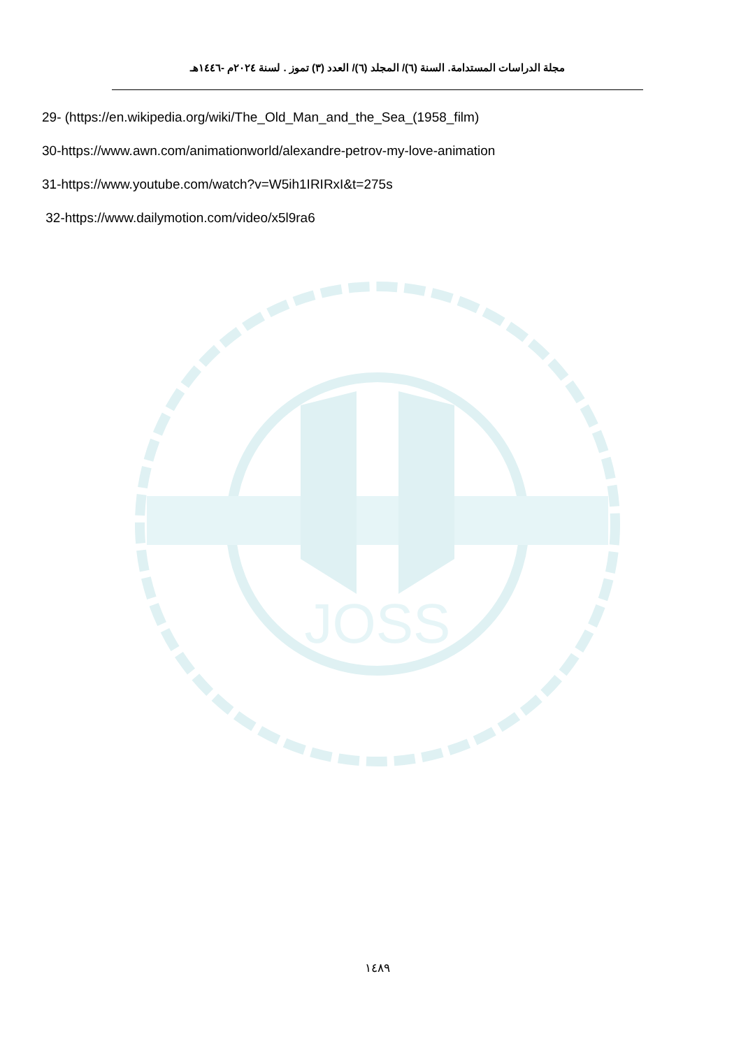مجلة الدراسات المستدامة. السنة (٦)/ المجلد (٦)/ العدد (٣) تموز . لسنة ٢٠٢٤م -١٤٤٦هـ
29- (https://en.wikipedia.org/wiki/The_Old_Man_and_the_Sea_(1958_film)
30-https://www.awn.com/animationworld/alexandre-petrov-my-love-animation
31-https://www.youtube.com/watch?v=W5ih1IRIRxI&t=275s
32-https://www.dailymotion.com/video/x5l9ra6
JOSS
١٤٨٩